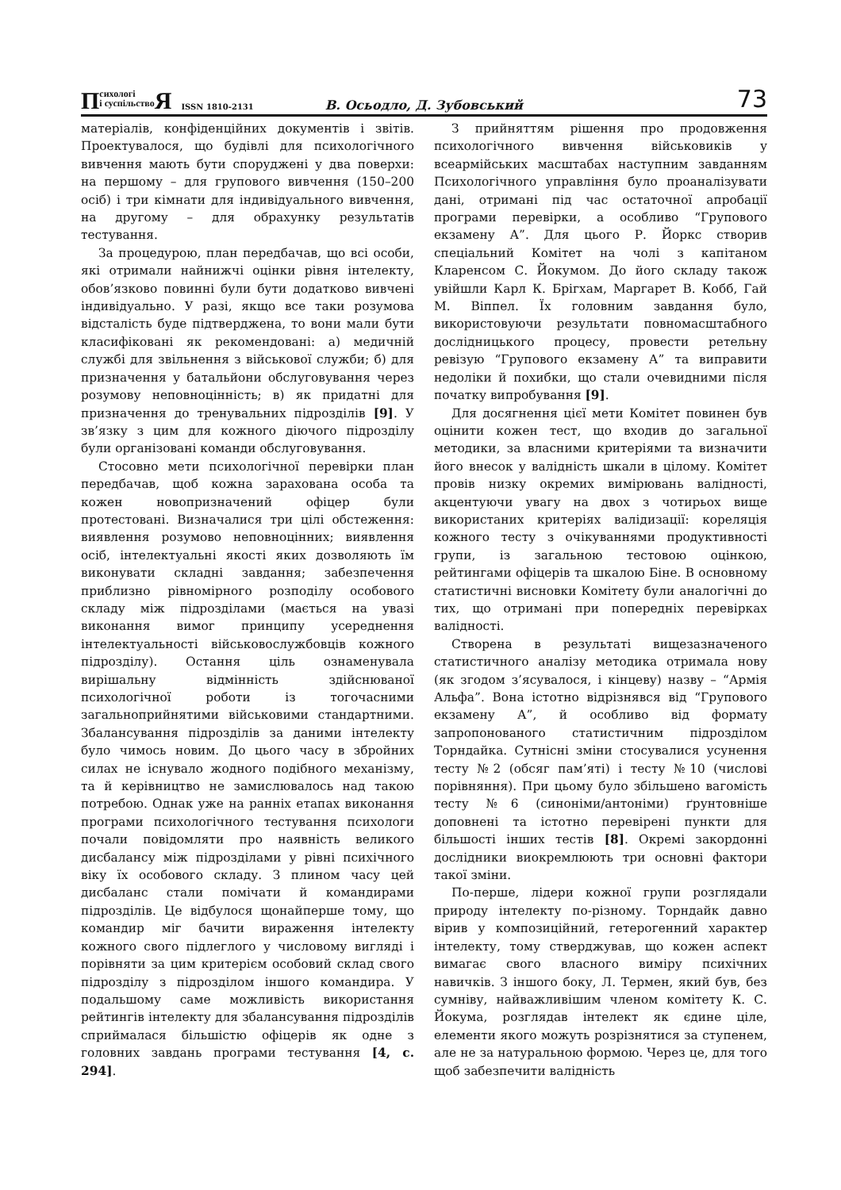Психологі
і суспільство Я ISSN 1810-2131 В. Осьодло, Д. Зубовський 73
матеріалів, конфіденційних документів і звітів. Проектувалося, що будівлі для психологічного вивчення мають бути споруджені у два поверхи: на першому – для групового вивчення (150–200 осіб) і три кімнати для індивідуального вивчення, на другому – для обрахунку результатів тестування.
За процедурою, план передбачав, що всі особи, які отримали найнижчі оцінки рівня інтелекту, обов’язково повинні були бути додатково вивчені індивідуально. У разі, якщо все таки розумова відсталість буде підтверджена, то вони мали бути класифіковані як рекомендовані: а) медичній службі для звільнення з військової служби; б) для призначення у батальйони обслуговування через розумову неповноцінність; в) як придатні для призначення до тренувальних підрозділів [9]. У зв’язку з цим для кожного діючого підрозділу були організовані команди обслуговування.
Стосовно мети психологічної перевірки план передбачав, щоб кожна зарахована особа та кожен новопризначений офіцер були протестовані. Визначалися три цілі обстеження: виявлення розумово неповноцінних; виявлення осіб, інтелектуальні якості яких дозволяють їм виконувати складні завдання; забезпечення приблизно рівномірного розподілу особового складу між підрозділами (мається на увазі виконання вимог принципу усереднення інтелектуальності військовослужбовців кожного підрозділу). Остання ціль ознаменувала вирішальну відмінність здійснюваної психологічної роботи із тогочасними загальноприйнятими військовими стандартними. Збалансування підрозділів за даними інтелекту було чимось новим. До цього часу в збройних силах не існувало жодного подібного механізму, та й керівництво не замислювалось над такою потребою. Однак уже на ранніх етапах виконання програми психологічного тестування психологи почали повідомляти про наявність великого дисбалансу між підрозділами у рівні психічного віку їх особового складу. З плином часу цей дисбаланс стали помічати й командирами підрозділів. Це відбулося щонайперше тому, що командир міг бачити вираження інтелекту кожного свого підлеглого у числовому вигляді і порівняти за цим критерієм особовий склад свого підрозділу з підрозділом іншого командира. У подальшому саме можливість використання рейтингів інтелекту для збалансування підрозділів сприймалася більшістю офіцерів як одне з головних завдань програми тестування [4, с. 294].
З прийняттям рішення про продовження психологічного вивчення військовиків у всеармійських масштабах наступним завданням Психологічного управління було проаналізувати дані, отримані під час остаточної апробації програми перевірки, а особливо “Групового екзамену А”. Для цього Р. Йоркс створив спеціальний Комітет на чолі з капітаном Кларенсом С. Йокумом. До його складу також увійшли Карл К. Брігхам, Маргарет В. Кобб, Гай М. Віппел. Їх головним завдання було, використовуючи результати повномасштабного дослідницького процесу, провести ретельну ревізую “Групового екзамену А” та виправити недоліки й похибки, що стали очевидними після початку випробування [9].
Для досягнення цієї мети Комітет повинен був оцінити кожен тест, що входив до загальної методики, за власними критеріями та визначити його внесок у валідність шкали в цілому. Комітет провів низку окремих вимірювань валідності, акцентуючи увагу на двох з чотирьох вище використаних критеріях валідизації: кореляція кожного тесту з очікуваннями продуктивності групи, із загальною тестовою оцінкою, рейтингами офіцерів та шкалою Біне. В основному статистичні висновки Комітету були аналогічні до тих, що отримані при попередніх перевірках валідності.
Створена в результаті вищезазначеного статистичного аналізу методика отримала нову (як згодом з’ясувалося, і кінцеву) назву – “Армія Альфа”. Вона істотно відрізнявся від “Групового екзамену А”, й особливо від формату запропонованого статистичним підрозділом Торндайка. Сутнісні зміни стосувалися усунення тесту №2 (обсяг пам’яті) і тесту №10 (числові порівняння). При цьому було збільшено вагомість тесту №6 (синоніми/антоніми) ґрунтовніше доповнені та істотно перевірені пункти для більшості інших тестів [8]. Окремі закордонні дослідники виокремлюють три основні фактори такої зміни.
По-перше, лідери кожної групи розглядали природу інтелекту по-різному. Торндайк давно вірив у композиційний, гетерогенний характер інтелекту, тому стверджував, що кожен аспект вимагає свого власного виміру психічних навичків. З іншого боку, Л. Термен, який був, без сумніву, найважливішим членом комітету К. С. Йокума, розглядав інтелект як єдине ціле, елементи якого можуть розрізнятися за ступенем, але не за натуральною формою. Через це, для того щоб забезпечити валідність